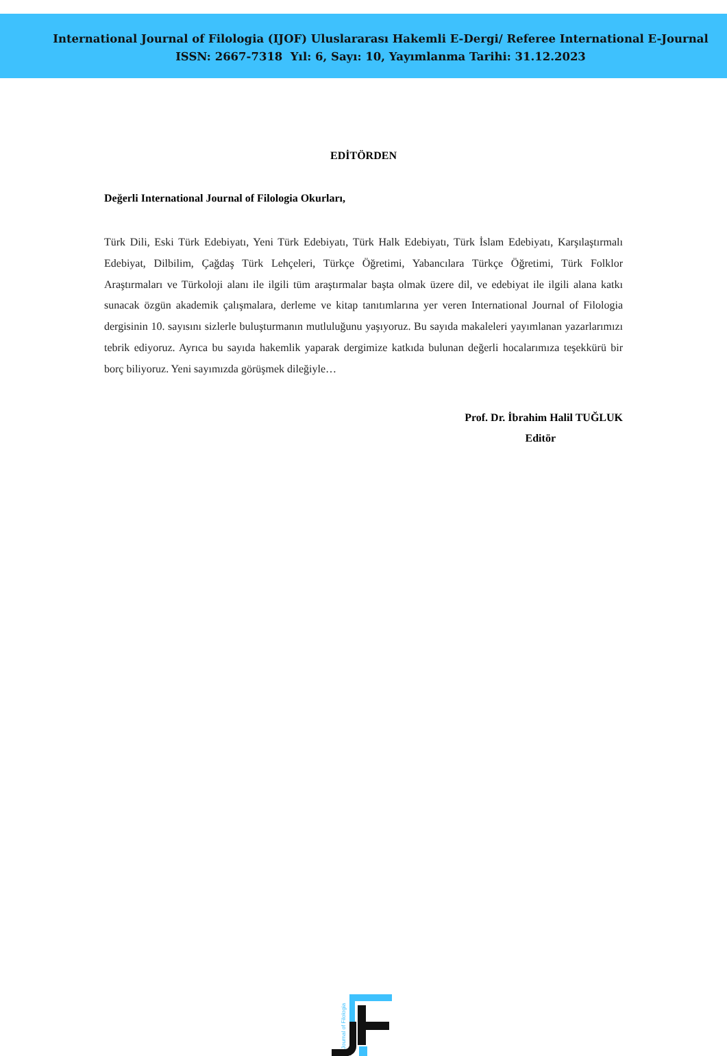International Journal of Filologia (IJOF) Uluslararası Hakemli E-Dergi/ Referee International E-Journal
ISSN: 2667-7318 Yıl: 6, Sayı: 10, Yayımlanma Tarihi: 31.12.2023
EDİTÖRDEN
Değerli International Journal of Filologia Okurları,
Türk Dili, Eski Türk Edebiyatı, Yeni Türk Edebiyatı, Türk Halk Edebiyatı, Türk İslam Edebiyatı, Karşılaştırmalı Edebiyat, Dilbilim, Çağdaş Türk Lehçeleri, Türkçe Öğretimi, Yabancılara Türkçe Öğretimi, Türk Folklor Araştırmaları ve Türkoloji alanı ile ilgili tüm araştırmalar başta olmak üzere dil, ve edebiyat ile ilgili alana katkı sunacak özgün akademik çalışmalara, derleme ve kitap tanıtımlarına yer veren International Journal of Filologia dergisinin 10. sayısını sizlerle buluşturmanın mutluluğunu yaşıyoruz. Bu sayıda makaleleri yayımlanan yazarlarımızı tebrik ediyoruz. Ayrıca bu sayıda hakemlik yaparak dergimize katkıda bulunan değerli hocalarımıza teşekkürü bir borç biliyoruz. Yeni sayımızda görüşmek dileğiyle…
Prof. Dr. İbrahim Halil TUĞLUK
Editör
Journal of Filologia